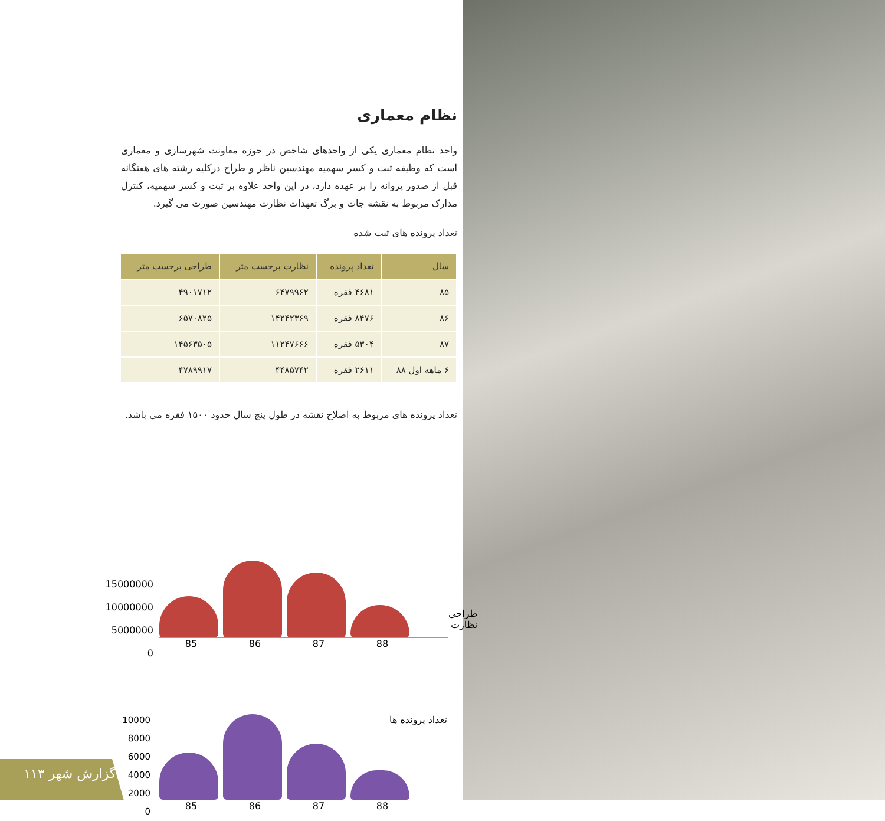نظام معماری
واحد نظام معماری یکی از واحدهای شاخص در حوزه معاونت شهرسازی و معماری است که وظیفه ثبت و کسر سهمیه مهندسین ناظر و طراح درکلیه رشته های هفتگانه قبل از صدور پروانه را بر عهده دارد، در این واحد علاوه بر ثبت و کسر سهمیه، کنترل مدارک مربوط به نقشه جات و برگ تعهدات نظارت مهندسین صورت می گیرد.
تعداد پرونده های ثبت شده
| سال | تعداد پرونده | نظارت برحسب متر | طراحی برحسب متر |
| --- | --- | --- | --- |
| ۸۵ | ۴۶۸۱ فقره | ۶۴۷۹۹۶۲ | ۴۹۰۱۷۱۲ |
| ۸۶ | ۸۴۷۶ فقره | ۱۴۲۴۲۳۶۹ | ۶۵۷۰۸۲۵ |
| ۸۷ | ۵۳۰۴ فقره | ۱۱۲۴۷۶۶۶ | ۱۴۵۶۳۵۰۵ |
| ۶ ماهه اول ۸۸ | ۲۶۱۱ فقره | ۴۴۸۵۷۴۲ | ۴۷۸۹۹۱۷ |
تعداد پرونده های مربوط به اصلاح نقشه در طول پنج سال حدود ۱۵۰۰ فقره می باشد.
15000000
10000000
5000000
0
طراحی
نظارت
85 86 87 88
10000
8000
6000
4000
2000
0
تعداد پرونده ها
85 86 87 88
۱۱۳ گزارش شهر